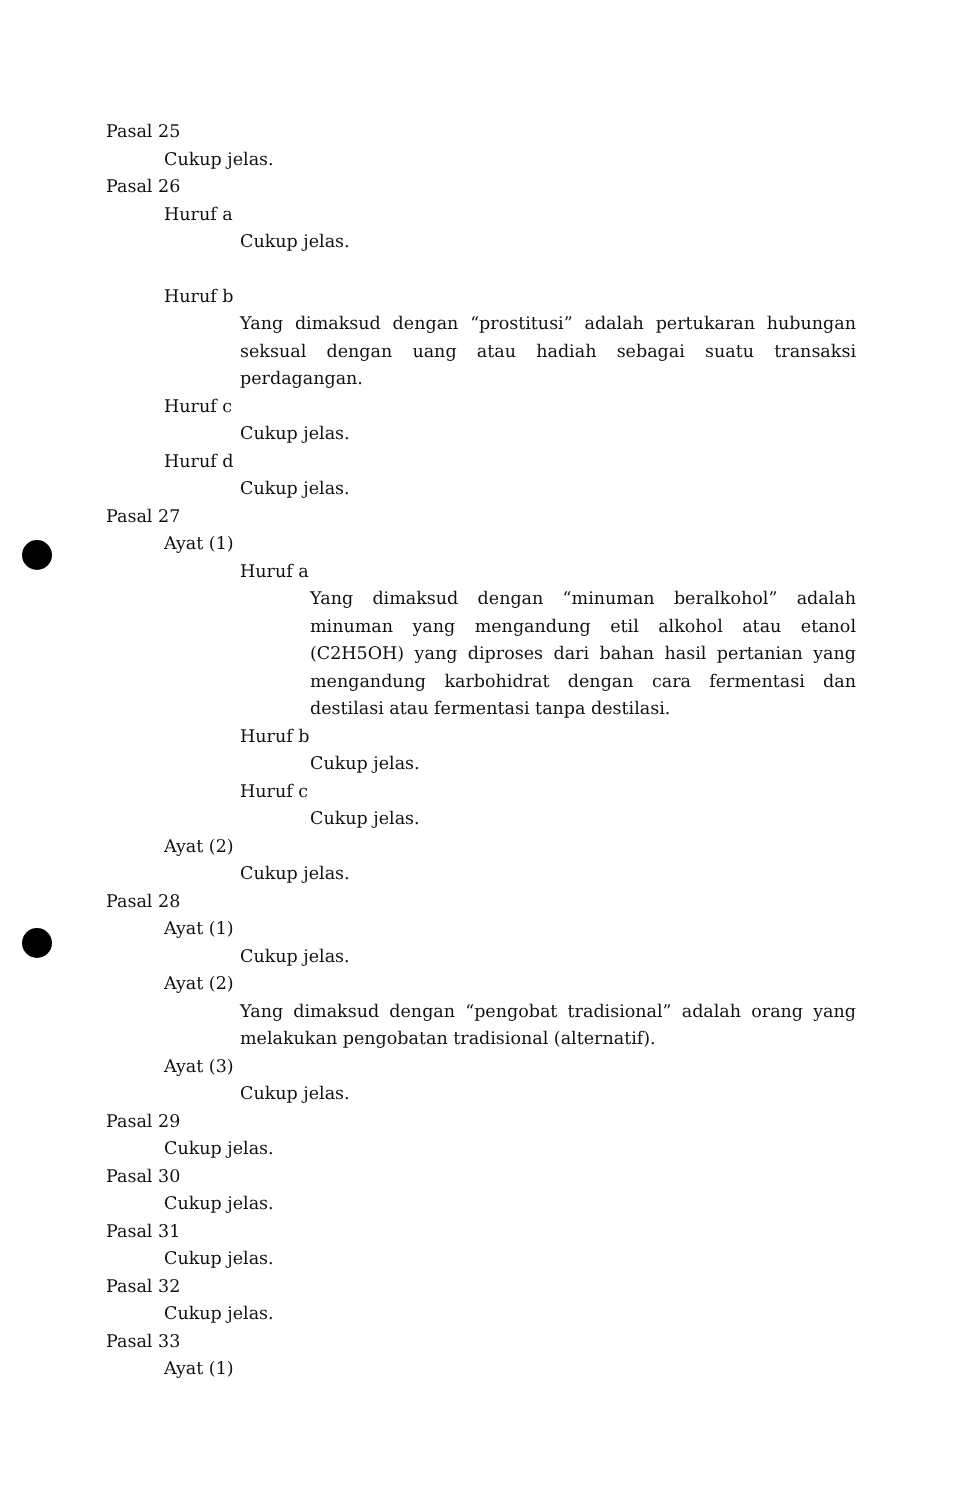Pasal 25
Cukup jelas.
Pasal 26
Huruf a
Cukup jelas.
Huruf b
Yang dimaksud dengan “prostitusi” adalah pertukaran hubungan seksual dengan uang atau hadiah sebagai suatu transaksi perdagangan.
Huruf c
Cukup jelas.
Huruf d
Cukup jelas.
Pasal 27
Ayat (1)
Huruf a
Yang dimaksud dengan “minuman beralkohol” adalah minuman yang mengandung etil alkohol atau etanol (C2H5OH) yang diproses dari bahan hasil pertanian yang mengandung karbohidrat dengan cara fermentasi dan destilasi atau fermentasi tanpa destilasi.
Huruf b
Cukup jelas.
Huruf c
Cukup jelas.
Ayat (2)
Cukup jelas.
Pasal 28
Ayat (1)
Cukup jelas.
Ayat (2)
Yang dimaksud dengan “pengobat tradisional” adalah orang yang melakukan pengobatan tradisional (alternatif).
Ayat (3)
Cukup jelas.
Pasal 29
Cukup jelas.
Pasal 30
Cukup jelas.
Pasal 31
Cukup jelas.
Pasal 32
Cukup jelas.
Pasal 33
Ayat (1)